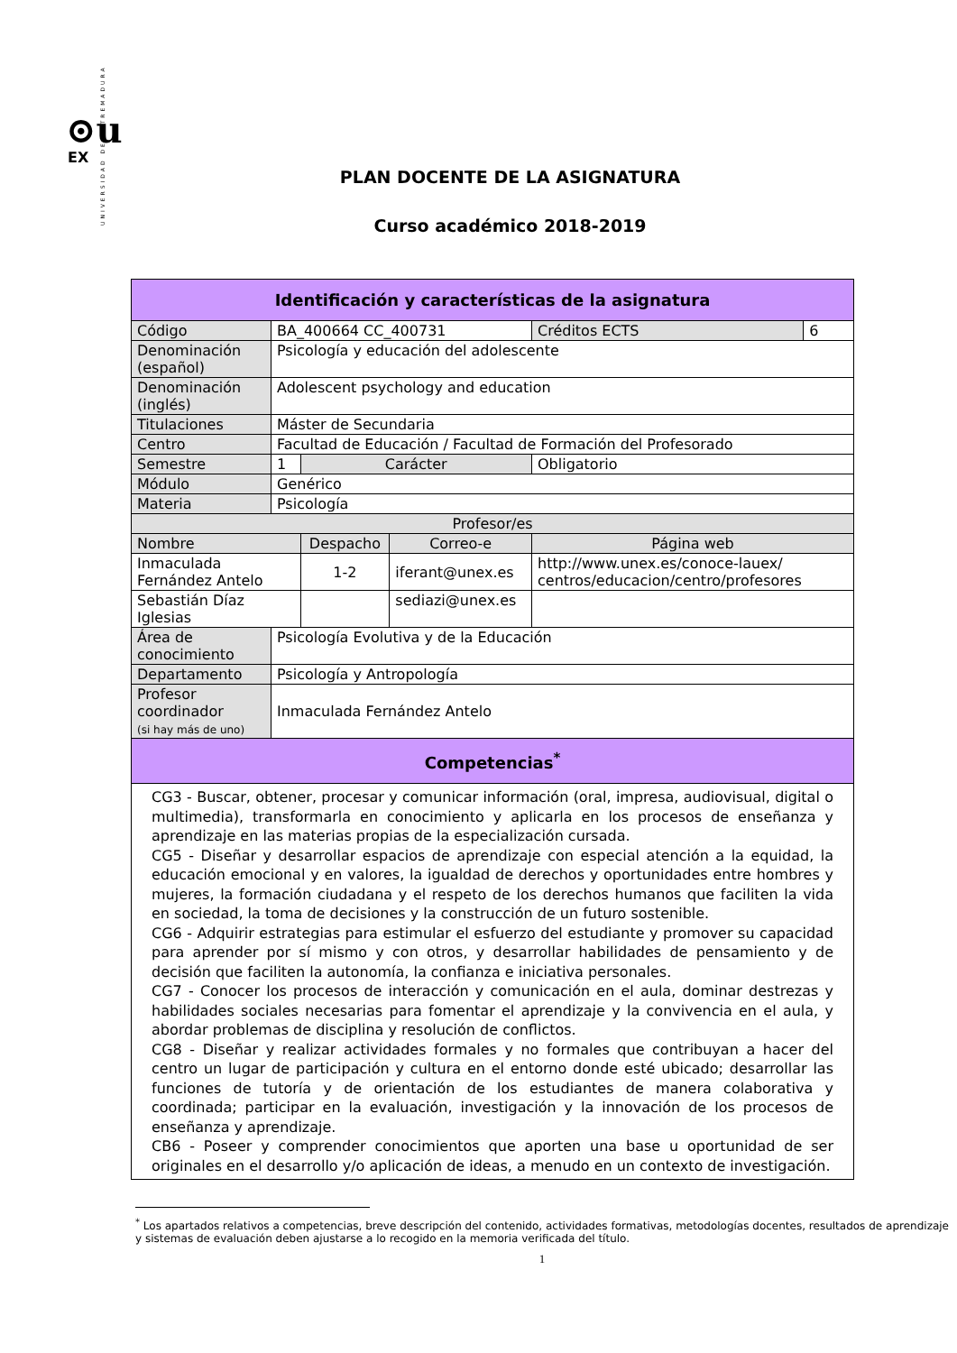⊙u
EX
UNIVERSIDAD DE EXTREMADURA
PLAN DOCENTE DE LA ASIGNATURA
Curso académico 2018-2019
| Identificación y características de la asignatura | | | | | |
| Código | BA_400664 CC_400731 | | | Créditos ECTS | 6 |
| Denominación (español) | Psicología y educación del adolescente | | | | |
| Denominación (inglés) | Adolescent psychology and education | | | | |
| Titulaciones | Máster de Secundaria | | | | |
| Centro | Facultad de Educación / Facultad de Formación del Profesorado | | | | |
| Semestre | 1 | Carácter | | Obligatorio | |
| Módulo | Genérico | | | | |
| Materia | Psicología | | | | |
| Profesor/es | | | | | |
| Nombre | | Despacho | Correo-e | Página web | |
| Inmaculada Fernández Antelo | | 1-2 | iferant@unex.es | http://www.unex.es/conoce-lauex/ centros/educacion/centro/profesores | |
| Sebastián Díaz Iglesias | | | sediazi@unex.es | | |
| Área de conocimiento | Psicología Evolutiva y de la Educación | | | | |
| Departamento | Psicología y Antropología | | | | |
| Profesor coordinador (si hay más de uno) | Inmaculada Fernández Antelo | | | | |
| Competencias<sup>*</sup> | | | | | |
| CG3 - Buscar, obtener, procesar y comunicar información (oral, impresa, audiovisual, digital o multimedia), transformarla en conocimiento y aplicarla en los procesos de enseñanza y aprendizaje en las materias propias de la especialización cursada. CG5 - Diseñar y desarrollar espacios de aprendizaje con especial atención a la equidad, la educación emocional y en valores, la igualdad de derechos y oportunidades entre hombres y mujeres, la formación ciudadana y el respeto de los derechos humanos que faciliten la vida en sociedad, la toma de decisiones y la construcción de un futuro sostenible. CG6 - Adquirir estrategias para estimular el esfuerzo del estudiante y promover su capacidad para aprender por sí mismo y con otros, y desarrollar habilidades de pensamiento y de decisión que faciliten la autonomía, la confianza e iniciativa personales. CG7 - Conocer los procesos de interacción y comunicación en el aula, dominar destrezas y habilidades sociales necesarias para fomentar el aprendizaje y la convivencia en el aula, y abordar problemas de disciplina y resolución de conflictos. CG8 - Diseñar y realizar actividades formales y no formales que contribuyan a hacer del centro un lugar de participación y cultura en el entorno donde esté ubicado; desarrollar las funciones de tutoría y de orientación de los estudiantes de manera colaborativa y coordinada; participar en la evaluación, investigación y la innovación de los procesos de enseñanza y aprendizaje. CB6 - Poseer y comprender conocimientos que aporten una base u oportunidad de ser originales en el desarrollo y/o aplicación de ideas, a menudo en un contexto de investigación. | | | | | |
<sup>*</sup> Los apartados relativos a competencias, breve descripción del contenido, actividades formativas, metodologías docentes, resultados de aprendizaje y sistemas de evaluación deben ajustarse a lo recogido en la memoria verificada del título.
1